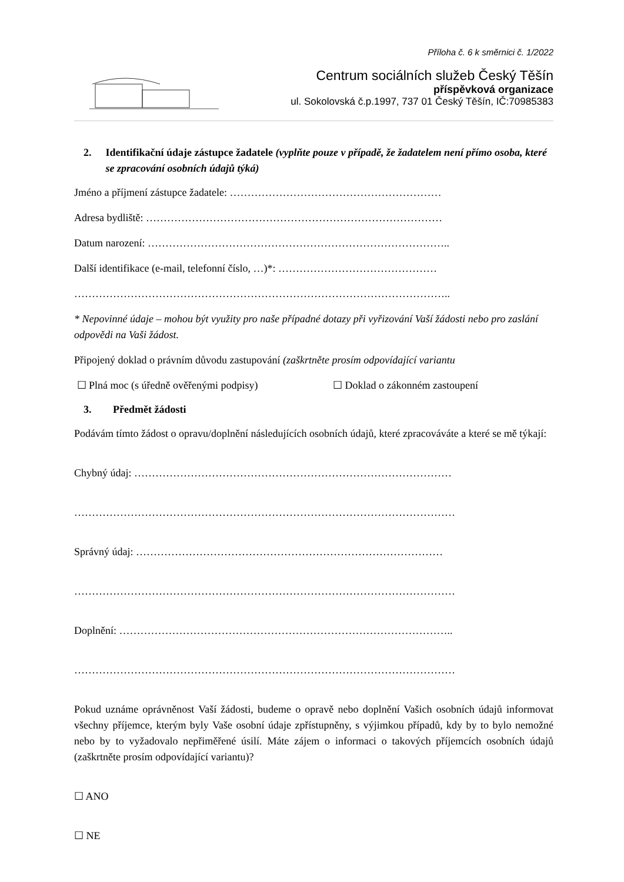Příloha č. 6 k směrnici č. 1/2022
Centrum sociálních služeb Český Těšín
příspěvková organizace
ul. Sokolovská č.p.1997, 737 01 Český Těšín, IČ:70985383
2. Identifikační údaje zástupce žadatele (vyplňte pouze v případě, že žadatelem není přímo osoba, které se zpracování osobních údajů týká)
Jméno a příjmení zástupce žadatele: ……………………………………………………
Adresa bydliště: …………………………………………………………………………
Datum narození: …………………………………………………………………………..
Další identifikace (e-mail, telefonní číslo, …)*: ………………………………………
……………………………………………………………………………………………..
* Nepovinné údaje – mohou být využity pro naše případné dotazy při vyřizování Vaší žádosti nebo pro zaslání odpovědi na Vaši žádost.
Připojený doklad o právním důvodu zastupování (zaškrtněte prosím odpovídající variantu
☐ Plná moc (s úředně ověřenými podpisy) ☐ Doklad o zákonném zastoupení
3. Předmět žádosti
Podávám tímto žádost o opravu/doplnění následujících osobních údajů, které zpracováváte a které se mě týkají:
Chybný údaj: ………………………………………………………………………………
………………………………………………………………………………………………
Správný údaj: ……………………………………………………………………………
………………………………………………………………………………………………
Doplnění: …………………………………………………………………………………..
………………………………………………………………………………………………
Pokud uznáme oprávněnost Vaší žádosti, budeme o opravě nebo doplnění Vašich osobních údajů informovat všechny příjemce, kterým byly Vaše osobní údaje zpřístupněny, s výjimkou případů, kdy by to bylo nemožné nebo by to vyžadovalo nepřiměřené úsilí. Máte zájem o informaci o takových příjemcích osobních údajů (zaškrtněte prosím odpovídající variantu)?
☐ ANO
☐ NE